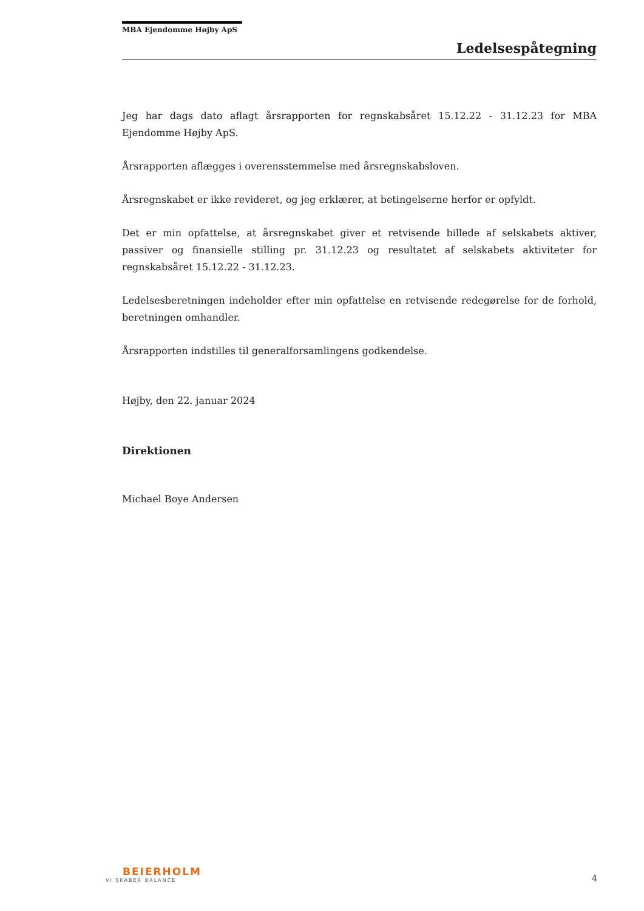MBA Ejendomme Højby ApS
Ledelsespåtegning
Jeg har dags dato aflagt årsrapporten for regnskabsåret 15.12.22 - 31.12.23 for MBA Ejendomme Højby ApS.
Årsrapporten aflægges i overensstemmelse med årsregnskabsloven.
Årsregnskabet er ikke revideret, og jeg erklærer, at betingelserne herfor er opfyldt.
Det er min opfattelse, at årsregnskabet giver et retvisende billede af selskabets aktiver, passiver og finansielle stilling pr. 31.12.23 og resultatet af selskabets aktiviteter for regnskabsåret 15.12.22 - 31.12.23.
Ledelsesberetningen indeholder efter min opfattelse en retvisende redegørelse for de forhold, beretningen omhandler.
Årsrapporten indstilles til generalforsamlingens godkendelse.
Højby, den 22. januar 2024
Direktionen
Michael Boye Andersen
BEIERHOLM
VI SKABER BALANCE
4